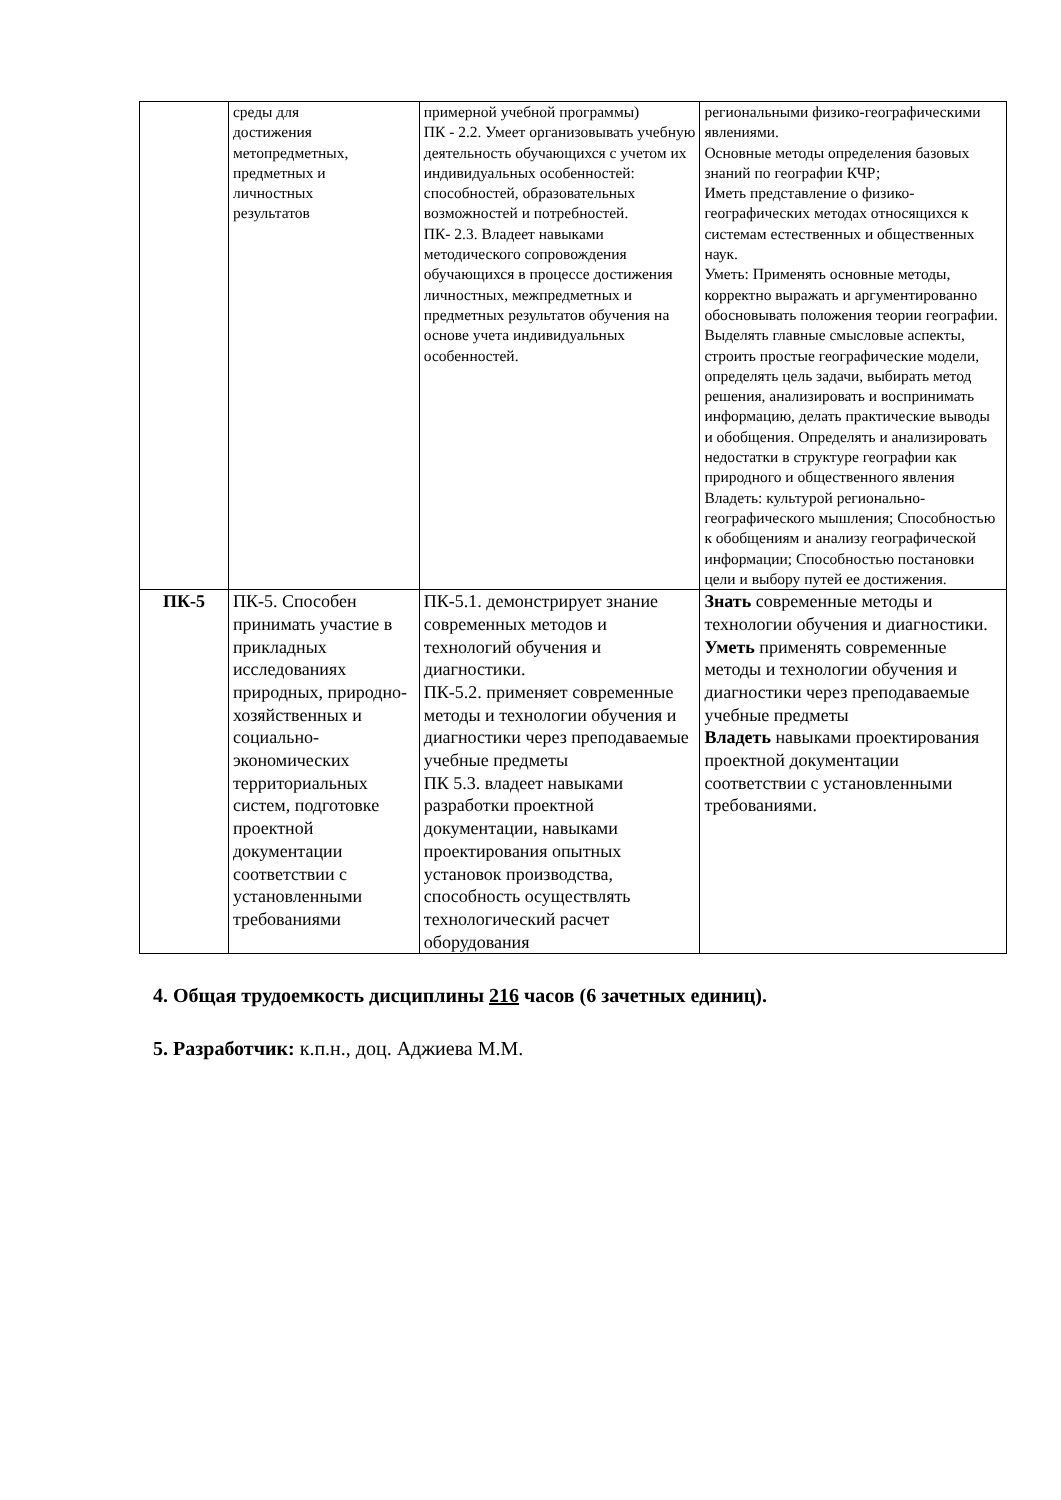| | среды для достижения метопредметных, предметных и личностных результатов | примерной учебной программы) ПК - 2.2. Умеет организовывать учебную деятельность обучающихся с учетом их индивидуальных особенностей: способностей, образовательных возможностей и потребностей. ПК- 2.3. Владеет навыками методического сопровождения обучающихся в процессе достижения личностных, межпредметных и предметных результатов обучения на основе учета индивидуальных особенностей. | региональными физико-географическими явлениями. Основные методы определения базовых знаний по географии КЧР; Иметь представление о физико-географических методах относящихся к системам естественных и общественных наук. Уметь: Применять основные методы, корректно выражать и аргументированно обосновывать положения теории географии. Выделять главные смысловые аспекты, строить простые географические модели, определять цель задачи, выбирать метод решения, анализировать и воспринимать информацию, делать практические выводы и обобщения. Определять и анализировать недостатки в структуре географии как природного и общественного явления Владеть: культурой регионально-географического мышления; Способностью к обобщениям и анализу географической информации; Способностью постановки цели и выбору путей ее достижения. |
| ПК-5 | ПК-5. Способен принимать участие в прикладных исследованиях природных, природно-хозяйственных и социально-экономических территориальных систем, подготовке проектной документации соответствии с установленными требованиями | ПК-5.1. демонстрирует знание современных методов и технологий обучения и диагностики. ПК-5.2. применяет современные методы и технологии обучения и диагностики через преподаваемые учебные предметы ПК 5.3. владеет навыками разработки проектной документации, навыками проектирования опытных установок производства, способность осуществлять технологический расчет оборудования | Знать современные методы и технологии обучения и диагностики. Уметь применять современные методы и технологии обучения и диагностики через преподаваемые учебные предметы Владеть навыками проектирования проектной документации соответствии с установленными требованиями. |
4. Общая трудоемкость дисциплины 216 часов (6 зачетных единиц).
5. Разработчик: к.п.н., доц. Аджиева М.М.